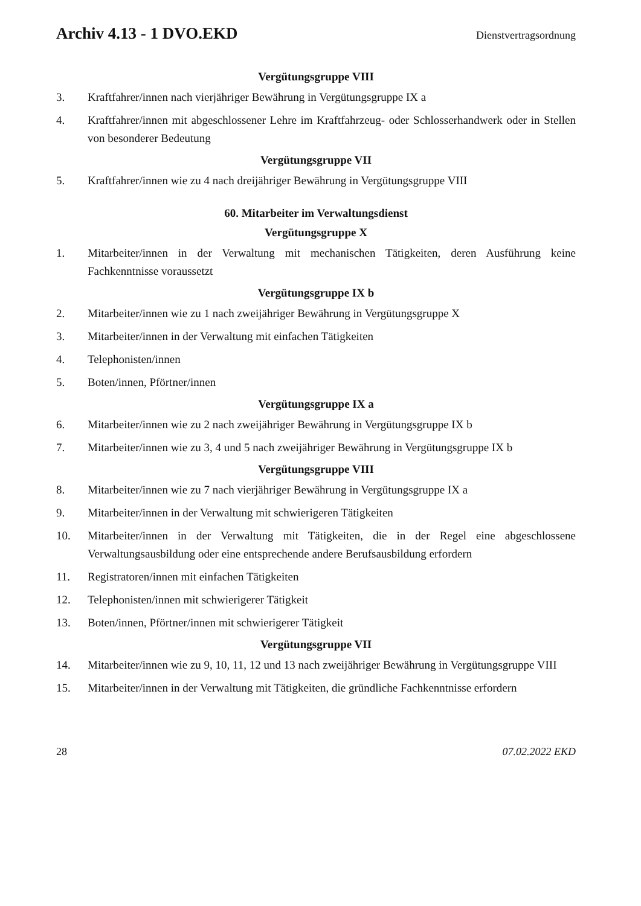Archiv 4.13 - 1 DVO.EKD Dienstvertragsordnung
Vergütungsgruppe VIII
3. Kraftfahrer/innen nach vierjähriger Bewährung in Vergütungsgruppe IX a
4. Kraftfahrer/innen mit abgeschlossener Lehre im Kraftfahrzeug- oder Schlosserhandwerk oder in Stellen von besonderer Bedeutung
Vergütungsgruppe VII
5. Kraftfahrer/innen wie zu 4 nach dreijähriger Bewährung in Vergütungsgruppe VIII
60. Mitarbeiter im Verwaltungsdienst
Vergütungsgruppe X
1. Mitarbeiter/innen in der Verwaltung mit mechanischen Tätigkeiten, deren Ausführung keine Fachkenntnisse voraussetzt
Vergütungsgruppe IX b
2. Mitarbeiter/innen wie zu 1 nach zweijähriger Bewährung in Vergütungsgruppe X
3. Mitarbeiter/innen in der Verwaltung mit einfachen Tätigkeiten
4. Telephonisten/innen
5. Boten/innen, Pförtner/innen
Vergütungsgruppe IX a
6. Mitarbeiter/innen wie zu 2 nach zweijähriger Bewährung in Vergütungsgruppe IX b
7. Mitarbeiter/innen wie zu 3, 4 und 5 nach zweijähriger Bewährung in Vergütungsgruppe IX b
Vergütungsgruppe VIII
8. Mitarbeiter/innen wie zu 7 nach vierjähriger Bewährung in Vergütungsgruppe IX a
9. Mitarbeiter/innen in der Verwaltung mit schwierigeren Tätigkeiten
10. Mitarbeiter/innen in der Verwaltung mit Tätigkeiten, die in der Regel eine abgeschlossene Verwaltungsausbildung oder eine entsprechende andere Berufsausbildung erfordern
11. Registratoren/innen mit einfachen Tätigkeiten
12. Telephonisten/innen mit schwierigerer Tätigkeit
13. Boten/innen, Pförtner/innen mit schwierigerer Tätigkeit
Vergütungsgruppe VII
14. Mitarbeiter/innen wie zu 9, 10, 11, 12 und 13 nach zweijähriger Bewährung in Vergütungsgruppe VIII
15. Mitarbeiter/innen in der Verwaltung mit Tätigkeiten, die gründliche Fachkenntnisse erfordern
28 07.02.2022 EKD